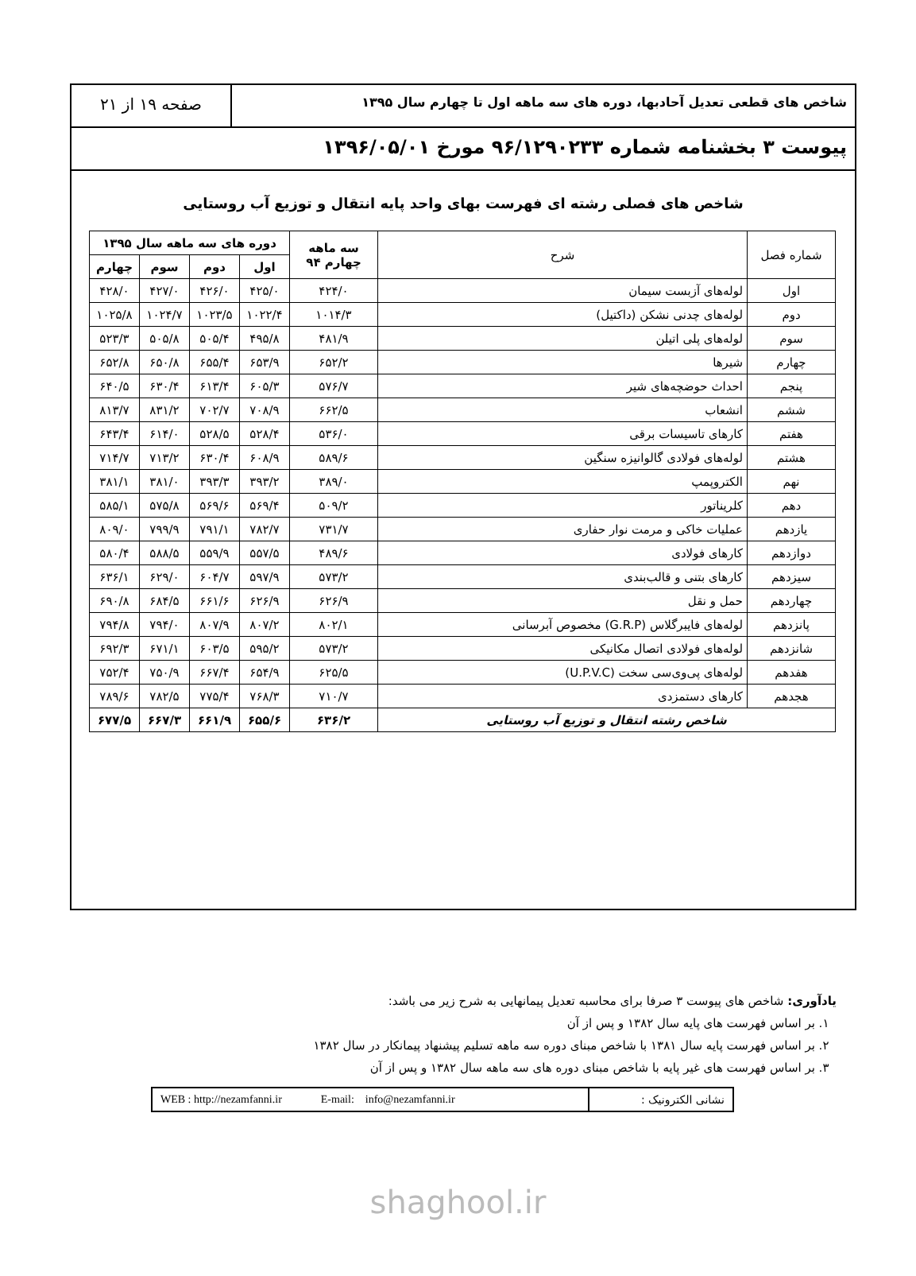شاخص های قطعی تعدیل آحادبها، دوره های سه ماهه اول تا چهارم سال ۱۳۹۵
صفحه ۱۹ از ۲۱
پیوست ۳ بخشنامه شماره ۹۶/۱۲۹۰۲۳۳ مورخ ۱۳۹۶/۰۵/۰۱
شاخص های فصلی رشته ای فهرست بهای واحد پایه انتقال و توزیع آب روستایی
| شماره فصل | شرح | سه ماهه چهارم ۹۴ | دوره های سه ماهه سال ۱۳۹۵ | | | |
| --- | --- | --- | --- | --- | --- | --- |
| | | | اول | دوم | سوم | چهارم |
| اول | لوله‌های آزبست سیمان | ۴۲۴/۰ | ۴۲۵/۰ | ۴۲۶/۰ | ۴۲۷/۰ | ۴۲۸/۰ |
| دوم | لوله‌های چدنی نشکن (داکتیل) | ۱۰۱۴/۳ | ۱۰۲۲/۴ | ۱۰۲۳/۵ | ۱۰۲۴/۷ | ۱۰۲۵/۸ |
| سوم | لوله‌های پلی اتیلن | ۴۸۱/۹ | ۴۹۵/۸ | ۵۰۵/۴ | ۵۰۵/۸ | ۵۲۳/۳ |
| چهارم | شیرها | ۶۵۲/۲ | ۶۵۳/۹ | ۶۵۵/۴ | ۶۵۰/۸ | ۶۵۲/۸ |
| پنجم | احداث حوضچه‌های شیر | ۵۷۶/۷ | ۶۰۵/۳ | ۶۱۳/۴ | ۶۳۰/۴ | ۶۴۰/۵ |
| ششم | انشعاب | ۶۶۲/۵ | ۷۰۸/۹ | ۷۰۲/۷ | ۸۳۱/۲ | ۸۱۳/۷ |
| هفتم | کارهای تاسیسات برقی | ۵۳۶/۰ | ۵۲۸/۴ | ۵۲۸/۵ | ۶۱۴/۰ | ۶۴۳/۴ |
| هشتم | لوله‌های فولادی گالوانیزه سنگین | ۵۸۹/۶ | ۶۰۸/۹ | ۶۳۰/۴ | ۷۱۳/۲ | ۷۱۴/۷ |
| نهم | الکتروپمپ | ۳۸۹/۰ | ۳۹۳/۲ | ۳۹۳/۳ | ۳۸۱/۰ | ۳۸۱/۱ |
| دهم | کلریناتور | ۵۰۹/۲ | ۵۶۹/۴ | ۵۶۹/۶ | ۵۷۵/۸ | ۵۸۵/۱ |
| یازدهم | عملیات خاکی و مرمت نوار حفاری | ۷۳۱/۷ | ۷۸۲/۷ | ۷۹۱/۱ | ۷۹۹/۹ | ۸۰۹/۰ |
| دوازدهم | کارهای فولادی | ۴۸۹/۶ | ۵۵۷/۵ | ۵۵۹/۹ | ۵۸۸/۵ | ۵۸۰/۴ |
| سیزدهم | کارهای بتنی و قالب‌بندی | ۵۷۳/۲ | ۵۹۷/۹ | ۶۰۴/۷ | ۶۲۹/۰ | ۶۳۶/۱ |
| چهاردهم | حمل و نقل | ۶۲۶/۹ | ۶۲۶/۹ | ۶۶۱/۶ | ۶۸۴/۵ | ۶۹۰/۸ |
| پانزدهم | لوله‌های فایبرگلاس (G.R.P) مخصوص آبرسانی | ۸۰۲/۱ | ۸۰۷/۲ | ۸۰۷/۹ | ۷۹۴/۰ | ۷۹۴/۸ |
| شانزدهم | لوله‌های فولادی اتصال مکانیکی | ۵۷۳/۲ | ۵۹۵/۲ | ۶۰۳/۵ | ۶۷۱/۱ | ۶۹۲/۳ |
| هفدهم | لوله‌های پی‌وی‌سی سخت (U.P.V.C) | ۶۲۵/۵ | ۶۵۴/۹ | ۶۶۷/۴ | ۷۵۰/۹ | ۷۵۲/۴ |
| هجدهم | کارهای دستمزدی | ۷۱۰/۷ | ۷۶۸/۳ | ۷۷۵/۴ | ۷۸۲/۵ | ۷۸۹/۶ |
| شاخص رشته انتقال و توزیع آب روستایی | | ۶۳۶/۲ | ۶۵۵/۶ | ۶۶۱/۹ | ۶۶۷/۳ | ۶۷۷/۵ |
یادآوری: شاخص های پیوست ۳ صرفا برای محاسبه تعدیل پیمانهایی به شرح زیر می باشد:
۱. بر اساس فهرست های پایه سال ۱۳۸۲ و پس از آن
۲. بر اساس فهرست پایه سال ۱۳۸۱ با شاخص مبنای دوره سه ماهه تسلیم پیشنهاد پیمانکار در سال ۱۳۸۲
۳. بر اساس فهرست های غیر پایه با شاخص مبنای دوره های سه ماهه سال ۱۳۸۲ و پس از آن
نشانی الکترونیک : WEB : http://nezamfanni.ir E-mail: info@nezamfanni.ir
shaghool.ir